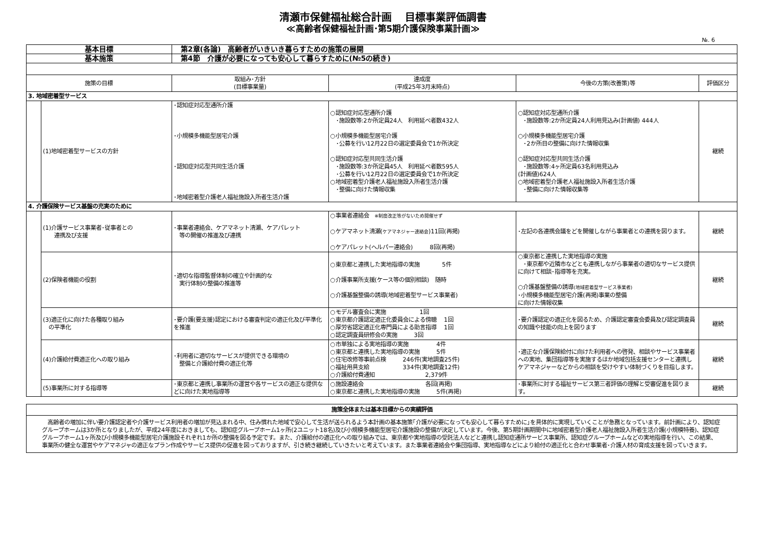清瀬市保健福祉総合計画　 目標事業評価調書
≪高齢者保健福祉計画･第5期介護保険事業計画≫
№. 6
| 基本目標 | | 第2章(各論) 高齢者がいきいき暮らすための施策の展開 | | | |
| 基本施策 | | 第4節 介護が必要になっても安心して暮らすために(№5の続き) | | | |
| 施策の目標 | | 取組み･方針 (目標事業量) | 達成度 (平成25年3月末時点) | 今後の方策(改善策)等 | 評価区分 |
| 3. 地域密着型サービス | | | | | |
| | (1)地域密着型サービスの方針 | ･認知症対応型通所介護 ･小規模多機能型居宅介護 ･認知症対応型共同生活介護 ･地域密着型介護老人福祉施設入所者生活介護 | ○認知症対応型通所介護 ･施設数等:2か所定員24人 利用延べ者数432人 ○小規模多機能型居宅介護 ･公募を行い12月22日の選定委員会で1か所決定 ○認知症対応型共同生活介護 ･施設数等:3か所定員45人 利用延べ者数595人 ･公募を行い12月22日の選定委員会で1か所決定 ○地域密着型介護老人福祉施設入所者生活介護 ･整備に向けた情報収集 | ○認知症対応型通所介護 ･施設数等:2か所定員24人利用見込み(計画値) 444人 ○小規模多機能型居宅介護 ･2か所目の整備に向けた情報収集 ○認知症対応型共同生活介護 ･施設数等:4ヶ所定員63名利用見込み (計画値)624人 ○地域密着型介護老人福祉施設入所者生活介護 ･整備に向けた情報収集等 | 継続 |
| 4. 介護保険サービス基盤の充実のために | | | | | |
| | (1)介護サービス事業者･従事者との 連携及び支援 | ･事業者連絡会、ケアマネット清瀬、ケアパレット 等の開催の推進及び連携 | ○事業者連絡会 ※制度改正等がないため開催せず ○ケアマネット清瀬( ケアマネジャー連絡会 )11回(再掲) ○ケアパレット(ヘルパー連絡会) 8回(再掲) | ･左記の各連携会議をどを開催しながら事業者との連携を図ります。 | 継続 |
| | (2)保険者機能の役割 | ･適切な指導監督体制の確立や計画的な 実行体制の整備の推進等 | ○東京都と連携した実地指導の実施 5件 ○介護事業所支援(ケース等の個別相談) 随時 ○介護基盤整備の誘導(地域密着型サービス事業者) | ○東京都と連携した実地指導の実施 ･東京都や近隣市などとも連携しながら事業者の適切なサービス提供に向けて相談･指導等を充実。 ○介護基盤整備の誘導 (地域密着型サービス事業者) ･小規模多機能型居宅介護(再掲)事業の整備 に向けた情報収集 | 継続 |
| | (3)適正化に向けた各種取り組み の平準化 | ･要介護(要支援)認定における審査判定の適正化及び平準化を推進 | ○モデル審査会に実施 1回 ○東京都介護認定適正化委員会による傍聴 1回 ○厚労省認定適正化専門員による助言指導 1回 ○認定調査員研修会の実施 3回 | ･要介護認定の適正化を図るため、介護認定審査会委員及び認定調査員の知識や技能の向上を図ります | 継続 |
| | (4)介護給付費適正化への取り組み | ･利用者に適切なサービスが提供できる環境の 整備と介護給付費の適正化等 | ○市単独による実地指導の実施 4件 ○東京都と連携した実地指導の実施 5件 ○住宅改修等事前点検 246件(実地調査25件) ○福祉用具支給 334件(実地調査12件) ○介護給付費通知 2,379件 | ･適正な介護保険給付に向けた利用者への啓発、相談やサービス事業者への実地、集団指導等を実施するほか地域包括支援センターと連携しケアマネジャーなどからの相談を受けやすい体制づくりを目指します。 | 継続 |
| | (5)事業所に対する指導等 | ･東京都と連携し事業所の運営や各サービスの適正な提供などに向けた実地指導等 | ○施設連絡会 各回(再掲) ○東京都と連携した実地指導の実施 5件(再掲) | ･事業所に対する福祉サービス第三者評価の理解と受審促進を図ります。 | 継続 |
| 施策全体または基本目標からの実績評価 |
| 高齢者の増加に伴い要介護認定者や介護サービス利用者の増加が見込まれる中、住み慣れた地域で安心して生活が送られるよう本計画の基本施策｢介護が必要になっても安心して暮らすために｣を具体的に実現していくことが急務となっています。前計画により、認知症グループホームは3か所となりましたが、平成24年度におきましても、認知症グループホーム1ヶ所(2ユニット18名)及び小規模多機能型居宅介護施設の整備が決定しています。今後、第5期計画期間中に地域密着型介護老人福祉施設入所者生活介護(小規模特養)、認知症グループホーム1ヶ所及び小規模多機能型居宅介護施設それぞれ1か所の整備を図る予定です。また、介護給付の適正化への取り組みでは、東京都や実地指導の受託法人などと連携し認知症通所サービス事業所、認知症グループホームなどの実地指導を行い、この結果、事業所の健全な運営やケアマネジャの適正なプラン作成やサービス提供の促進を図っておりますが、引き続き継続していきたいと考えています。また事業者連絡会や集団指導、実地指導などにより給付の適正化と合わせ事業者･介護人材の育成支援を図っていきます。 |